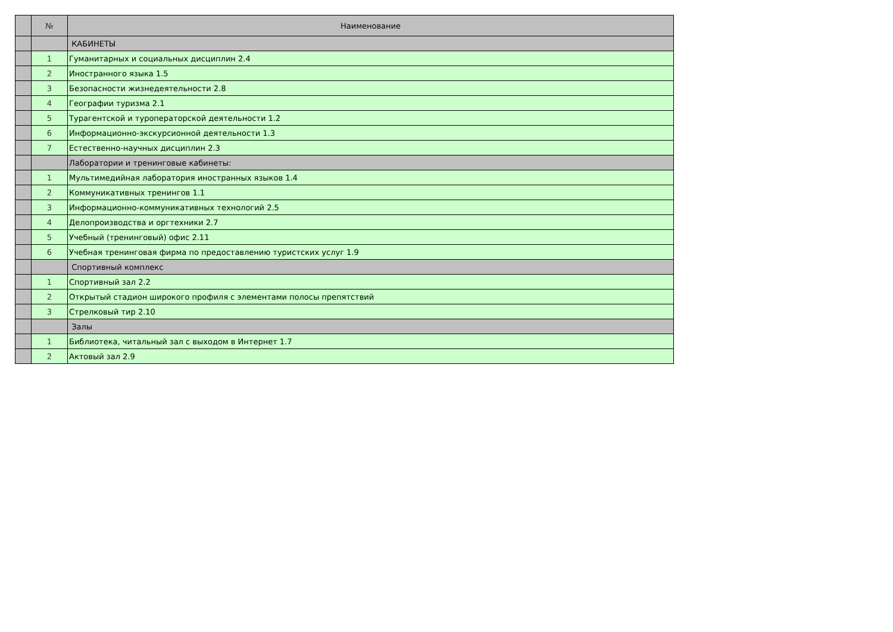| | № | Наименование |
| --- | --- | --- |
| | | КАБИНЕТЫ |
| | 1 | Гуманитарных и социальных дисциплин 2.4 |
| | 2 | Иностранного языка 1.5 |
| | 3 | Безопасности жизнедеятельности 2.8 |
| | 4 | Географии туризма 2.1 |
| | 5 | Турагентской и туроператорской деятельности 1.2 |
| | 6 | Информационно-экскурсионной деятельности 1.3 |
| | 7 | Естественно-научных дисциплин 2.3 |
| | | Лаборатории и тренинговые кабинеты: |
| | 1 | Мультимедийная лаборатория иностранных языков 1.4 |
| | 2 | Коммуникативных тренингов 1.1 |
| | 3 | Информационно-коммуникативных технологий 2.5 |
| | 4 | Делопроизводства и оргтехники 2.7 |
| | 5 | Учебный (тренинговый) офис 2.11 |
| | 6 | Учебная тренинговая фирма по предоставлению туристских услуг 1.9 |
| | | Спортивный комплекс |
| | 1 | Спортивный зал 2.2 |
| | 2 | Открытый стадион широкого профиля с элементами полосы препятствий |
| | 3 | Стрелковый тир 2.10 |
| | | Залы |
| | 1 | Библиотека, читальный зал с выходом в Интернет 1.7 |
| | 2 | Актовый зал 2.9 |